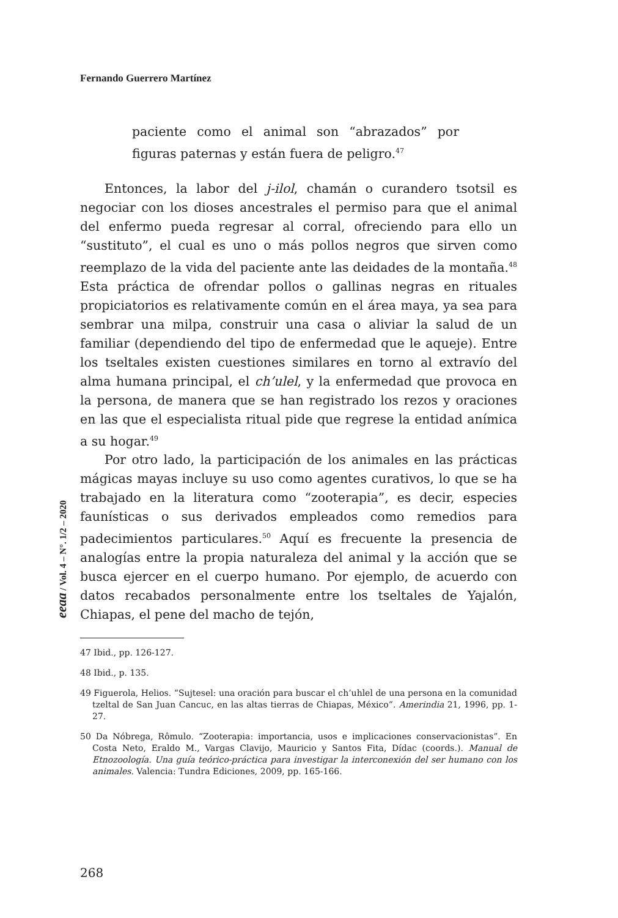Fernando Guerrero Martínez
eeaa / Vol. 4 – N°. 1/2 – 2020
paciente como el animal son “abrazados” por figuras paternas y están fuera de peligro.<sup>47</sup>
Entonces, la labor del j-ilol, chamán o curandero tsotsil es negociar con los dioses ancestrales el permiso para que el animal del enfermo pueda regresar al corral, ofreciendo para ello un “sustituto”, el cual es uno o más pollos negros que sirven como reemplazo de la vida del paciente ante las deidades de la montaña.<sup>48</sup> Esta práctica de ofrendar pollos o gallinas negras en rituales propiciatorios es relativamente común en el área maya, ya sea para sembrar una milpa, construir una casa o aliviar la salud de un familiar (dependiendo del tipo de enfermedad que le aqueje). Entre los tseltales existen cuestiones similares en torno al extravío del alma humana principal, el ch’ulel, y la enfermedad que provoca en la persona, de manera que se han registrado los rezos y oraciones en las que el especialista ritual pide que regrese la entidad anímica a su hogar.<sup>49</sup>
Por otro lado, la participación de los animales en las prácticas mágicas mayas incluye su uso como agentes curativos, lo que se ha trabajado en la literatura como “zooterapia”, es decir, especies faunísticas o sus derivados empleados como remedios para padecimientos particulares.<sup>50</sup> Aquí es frecuente la presencia de analogías entre la propia naturaleza del animal y la acción que se busca ejercer en el cuerpo humano. Por ejemplo, de acuerdo con datos recabados personalmente entre los tseltales de Yajalón, Chiapas, el pene del macho de tejón,
47 Ibid., pp. 126-127.
48 Ibid., p. 135.
49 Figuerola, Helios. “Sujtesel: una oración para buscar el ch’uhlel de una persona en la comunidad tzeltal de San Juan Cancuc, en las altas tierras de Chiapas, México”. Amerindia 21, 1996, pp. 1-27.
50 Da Nóbrega, Rômulo. “Zooterapia: importancia, usos e implicaciones conservacionistas”. En Costa Neto, Eraldo M., Vargas Clavijo, Mauricio y Santos Fita, Dídac (coords.). Manual de Etnozoología. Una guía teórico-práctica para investigar la interconexión del ser humano con los animales. Valencia: Tundra Ediciones, 2009, pp. 165-166.
268